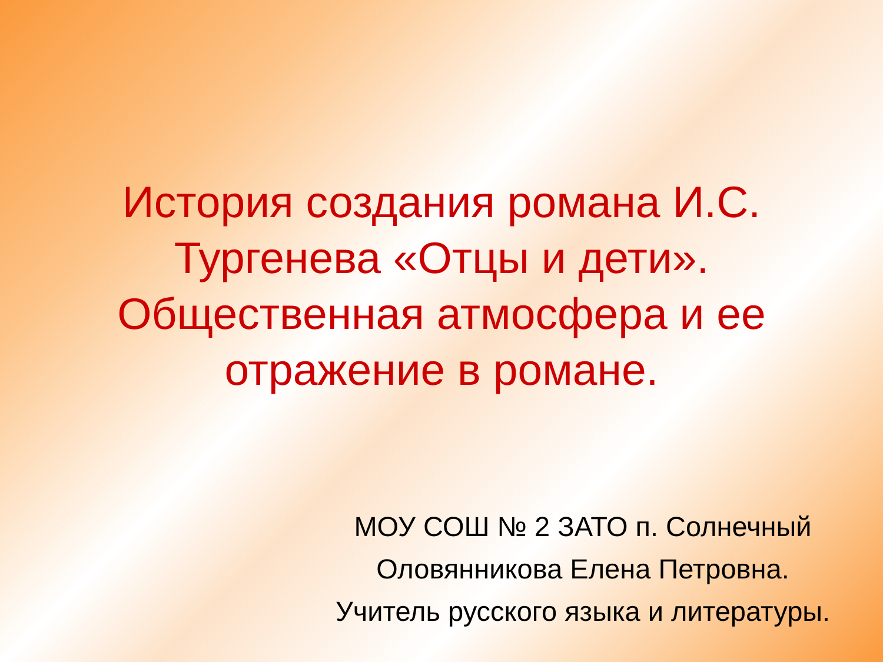История создания романа И.С.
Тургенева «Отцы и дети».
Общественная атмосфера и ее
отражение в романе.
МОУ СОШ № 2 ЗАТО п. Солнечный
Оловянникова Елена Петровна.
Учитель русского языка и литературы.